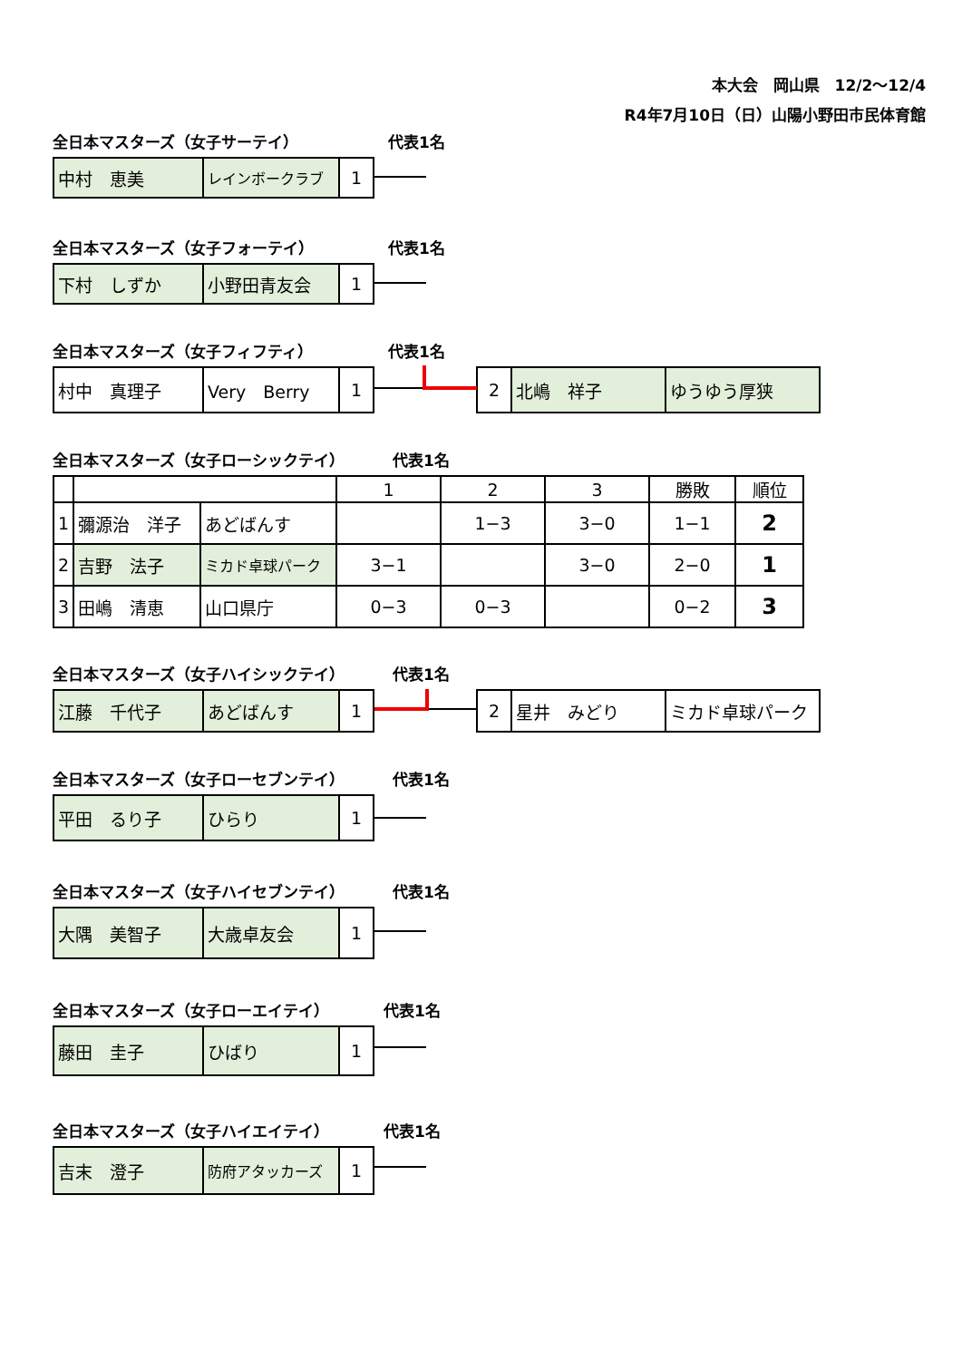本大会　岡山県　12/2～12/4
R4年7月10日（日）山陽小野田市民体育館
全日本マスターズ（女子サーテイ） 代表1名
| 中村 恵美 | レインボークラブ | 1 |
全日本マスターズ（女子フォーテイ） 代表1名
| 下村 しずか | 小野田青友会 | 1 |
全日本マスターズ（女子フィフティ） 代表1名
| 村中 真理子 | Very Berry | 1 |
| 2 | 北嶋 祥子 | ゆうゆう厚狭 |
全日本マスターズ（女子ローシックテイ） 代表1名
| | | | 1 | 2 | 3 | 勝敗 | 順位 |
| 1 | 彌源治 洋子 | あどばんす | | 1−3 | 3−0 | 1−1 | 2 |
| 2 | 吉野 法子 | ミカド卓球パーク | 3−1 | | 3−0 | 2−0 | 1 |
| 3 | 田嶋 清恵 | 山口県庁 | 0−3 | 0−3 | | 0−2 | 3 |
全日本マスターズ（女子ハイシックテイ） 代表1名
| 江藤 千代子 | あどばんす | 1 |
| 2 | 星井 みどり | ミカド卓球パーク |
全日本マスターズ（女子ローセブンテイ） 代表1名
| 平田 るり子 | ひらり | 1 |
全日本マスターズ（女子ハイセブンテイ） 代表1名
| 大隅 美智子 | 大歳卓友会 | 1 |
全日本マスターズ（女子ローエイテイ） 代表1名
| 藤田 圭子 | ひばり | 1 |
全日本マスターズ（女子ハイエイテイ） 代表1名
| 吉末 澄子 | 防府アタッカーズ | 1 |